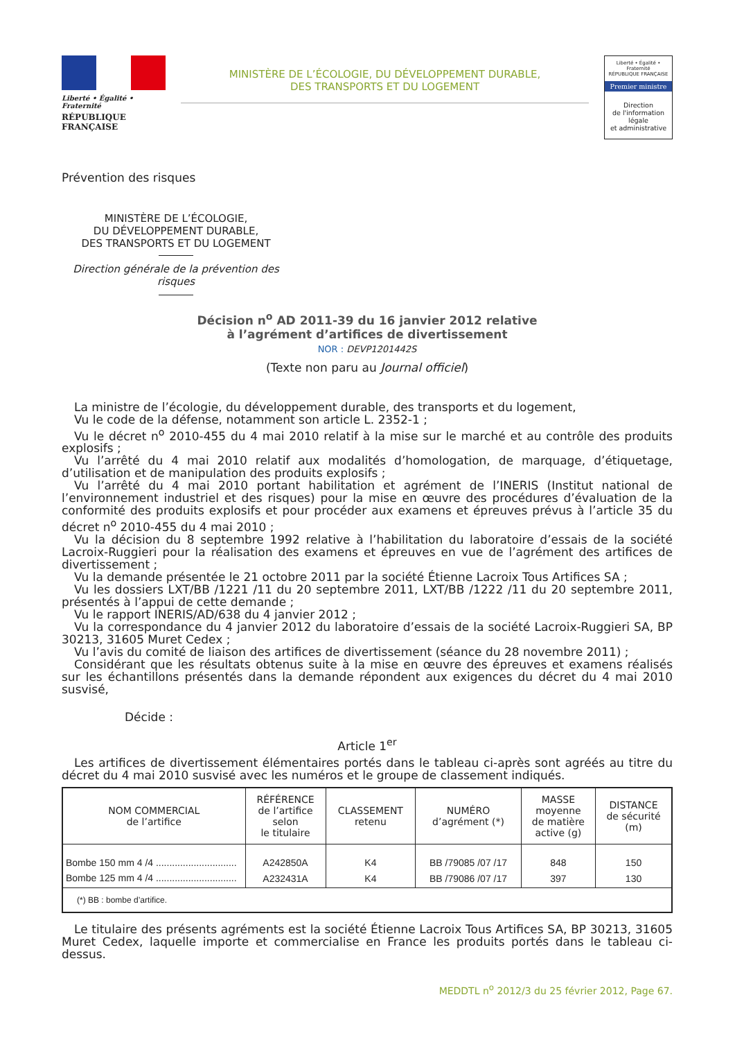Liberté • Égalité • Fraternité
RÉPUBLIQUE FRANÇAISE
MINISTÈRE DE L’ÉCOLOGIE, DU DÉVELOPPEMENT DURABLE,
DES TRANSPORTS ET DU LOGEMENT
Liberté • Égalité • Fraternité
RÉPUBLIQUE FRANÇAISE
Premier ministre
Direction
de l'information
légale
et administrative
Prévention des risques
MINISTÈRE DE L’ÉCOLOGIE,
DU DÉVELOPPEMENT DURABLE,
DES TRANSPORTS ET DU LOGEMENT
Direction générale de la prévention des risques
Décision n<sup>o</sup> AD 2011-39 du 16 janvier 2012 relative
à l’agrément d’artifices de divertissement
NOR : DEVP1201442S
(Texte non paru au Journal officiel)
La ministre de l’écologie, du développement durable, des transports et du logement,
Vu le code de la défense, notamment son article L. 2352-1 ;
Vu le décret n<sup>o</sup> 2010-455 du 4 mai 2010 relatif à la mise sur le marché et au contrôle des produits explosifs ;
Vu l’arrêté du 4 mai 2010 relatif aux modalités d’homologation, de marquage, d’étiquetage, d’utilisation et de manipulation des produits explosifs ;
Vu l’arrêté du 4 mai 2010 portant habilitation et agrément de l’INERIS (Institut national de l’environnement industriel et des risques) pour la mise en œuvre des procédures d’évaluation de la conformité des produits explosifs et pour procéder aux examens et épreuves prévus à l’article 35 du décret n<sup>o</sup> 2010-455 du 4 mai 2010 ;
Vu la décision du 8 septembre 1992 relative à l’habilitation du laboratoire d’essais de la société Lacroix-Ruggieri pour la réalisation des examens et épreuves en vue de l’agrément des artifices de divertissement ;
Vu la demande présentée le 21 octobre 2011 par la société Étienne Lacroix Tous Artifices SA ;
Vu les dossiers LXT/BB /1221 /11 du 20 septembre 2011, LXT/BB /1222 /11 du 20 septembre 2011, présentés à l’appui de cette demande ;
Vu le rapport INERIS/AD/638 du 4 janvier 2012 ;
Vu la correspondance du 4 janvier 2012 du laboratoire d’essais de la société Lacroix-Ruggieri SA, BP 30213, 31605 Muret Cedex ;
Vu l’avis du comité de liaison des artifices de divertissement (séance du 28 novembre 2011) ;
Considérant que les résultats obtenus suite à la mise en œuvre des épreuves et examens réalisés sur les échantillons présentés dans la demande répondent aux exigences du décret du 4 mai 2010 susvisé,
Décide :
Article 1<sup>er</sup>
Les artifices de divertissement élémentaires portés dans le tableau ci-après sont agréés au titre du décret du 4 mai 2010 susvisé avec les numéros et le groupe de classement indiqués.
| NOM COMMERCIAL de l’artifice | RÉFÉRENCE de l’artifice selon le titulaire | CLASSEMENT retenu | NUMÉRO d’agrément (*) | MASSE moyenne de matière active (g) | DISTANCE de sécurité (m) |
| --- | --- | --- | --- | --- | --- |
| Bombe 150 mm 4 /4 .............................. | A242850A | K4 | BB /79085 /07 /17 | 848 | 150 |
| Bombe 125 mm 4 /4 .............................. | A232431A | K4 | BB /79086 /07 /17 | 397 | 130 |
| (*) BB : bombe d’artifice. | | | | | |
Le titulaire des présents agréments est la société Étienne Lacroix Tous Artifices SA, BP 30213, 31605 Muret Cedex, laquelle importe et commercialise en France les produits portés dans le tableau ci-dessus.
MEDDTL n<sup>o</sup> 2012/3 du 25 février 2012, Page 67.